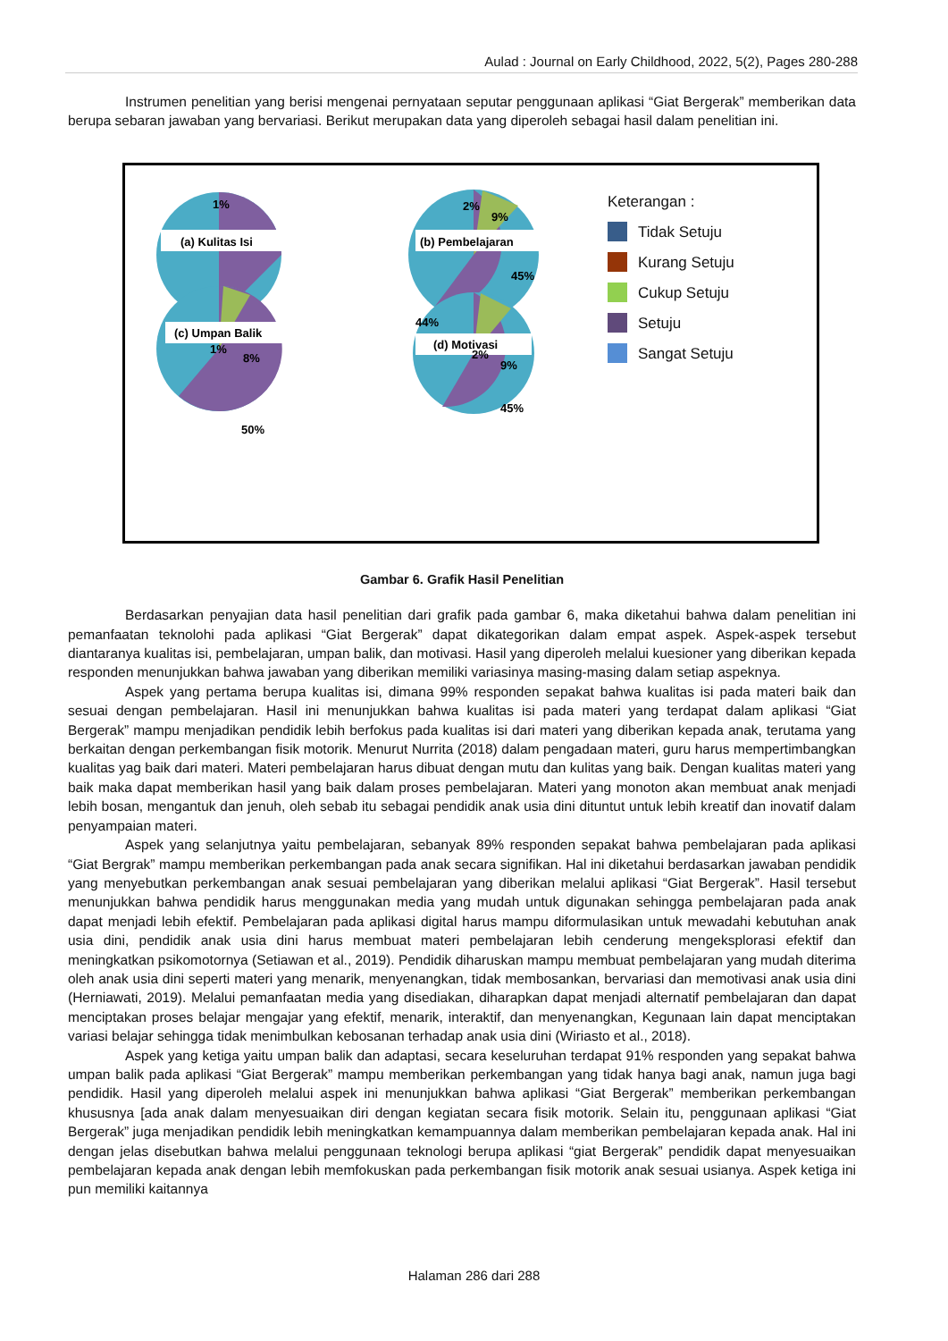Aulad : Journal on Early Childhood, 2022, 5(2), Pages 280-288
Instrumen penelitian yang berisi mengenai pernyataan seputar penggunaan aplikasi “Giat Bergerak” memberikan data berupa sebaran jawaban yang bervariasi. Berikut merupakan data yang diperoleh sebagai hasil dalam penelitian ini.
(a) Kulitas Isi
(b) Pembelajaran
(c) Umpan Balik
(d) Motivasi
1%
1%
8%
50%
2%
9%
45%
2%
9%
45%
44%
Keterangan :
Tidak Setuju
Kurang Setuju
Cukup Setuju
Setuju
Sangat Setuju
Gambar 6. Grafik Hasil Penelitian
Berdasarkan penyajian data hasil penelitian dari grafik pada gambar 6, maka diketahui bahwa dalam penelitian ini pemanfaatan teknolohi pada aplikasi “Giat Bergerak” dapat dikategorikan dalam empat aspek. Aspek-aspek tersebut diantaranya kualitas isi, pembelajaran, umpan balik, dan motivasi. Hasil yang diperoleh melalui kuesioner yang diberikan kepada responden menunjukkan bahwa jawaban yang diberikan memiliki variasinya masing-masing dalam setiap aspeknya.
Aspek yang pertama berupa kualitas isi, dimana 99% responden sepakat bahwa kualitas isi pada materi baik dan sesuai dengan pembelajaran. Hasil ini menunjukkan bahwa kualitas isi pada materi yang terdapat dalam aplikasi “Giat Bergerak” mampu menjadikan pendidik lebih berfokus pada kualitas isi dari materi yang diberikan kepada anak, terutama yang berkaitan dengan perkembangan fisik motorik. Menurut Nurrita (2018) dalam pengadaan materi, guru harus mempertimbangkan kualitas yag baik dari materi. Materi pembelajaran harus dibuat dengan mutu dan kulitas yang baik. Dengan kualitas materi yang baik maka dapat memberikan hasil yang baik dalam proses pembelajaran. Materi yang monoton akan membuat anak menjadi lebih bosan, mengantuk dan jenuh, oleh sebab itu sebagai pendidik anak usia dini dituntut untuk lebih kreatif dan inovatif dalam penyampaian materi.
Aspek yang selanjutnya yaitu pembelajaran, sebanyak 89% responden sepakat bahwa pembelajaran pada aplikasi “Giat Bergrak” mampu memberikan perkembangan pada anak secara signifikan. Hal ini diketahui berdasarkan jawaban pendidik yang menyebutkan perkembangan anak sesuai pembelajaran yang diberikan melalui aplikasi “Giat Bergerak”. Hasil tersebut menunjukkan bahwa pendidik harus menggunakan media yang mudah untuk digunakan sehingga pembelajaran pada anak dapat menjadi lebih efektif. Pembelajaran pada aplikasi digital harus mampu diformulasikan untuk mewadahi kebutuhan anak usia dini, pendidik anak usia dini harus membuat materi pembelajaran lebih cenderung mengeksplorasi efektif dan meningkatkan psikomotornya (Setiawan et al., 2019). Pendidik diharuskan mampu membuat pembelajaran yang mudah diterima oleh anak usia dini seperti materi yang menarik, menyenangkan, tidak membosankan, bervariasi dan memotivasi anak usia dini (Herniawati, 2019). Melalui pemanfaatan media yang disediakan, diharapkan dapat menjadi alternatif pembelajaran dan dapat menciptakan proses belajar mengajar yang efektif, menarik, interaktif, dan menyenangkan, Kegunaan lain dapat menciptakan variasi belajar sehingga tidak menimbulkan kebosanan terhadap anak usia dini (Wiriasto et al., 2018).
Aspek yang ketiga yaitu umpan balik dan adaptasi, secara keseluruhan terdapat 91% responden yang sepakat bahwa umpan balik pada aplikasi “Giat Bergerak” mampu memberikan perkembangan yang tidak hanya bagi anak, namun juga bagi pendidik. Hasil yang diperoleh melalui aspek ini menunjukkan bahwa aplikasi “Giat Bergerak” memberikan perkembangan khususnya [ada anak dalam menyesuaikan diri dengan kegiatan secara fisik motorik. Selain itu, penggunaan aplikasi “Giat Bergerak” juga menjadikan pendidik lebih meningkatkan kemampuannya dalam memberikan pembelajaran kepada anak. Hal ini dengan jelas disebutkan bahwa melalui penggunaan teknologi berupa aplikasi “giat Bergerak” pendidik dapat menyesuaikan pembelajaran kepada anak dengan lebih memfokuskan pada perkembangan fisik motorik anak sesuai usianya. Aspek ketiga ini pun memiliki kaitannya
Halaman 286 dari 288